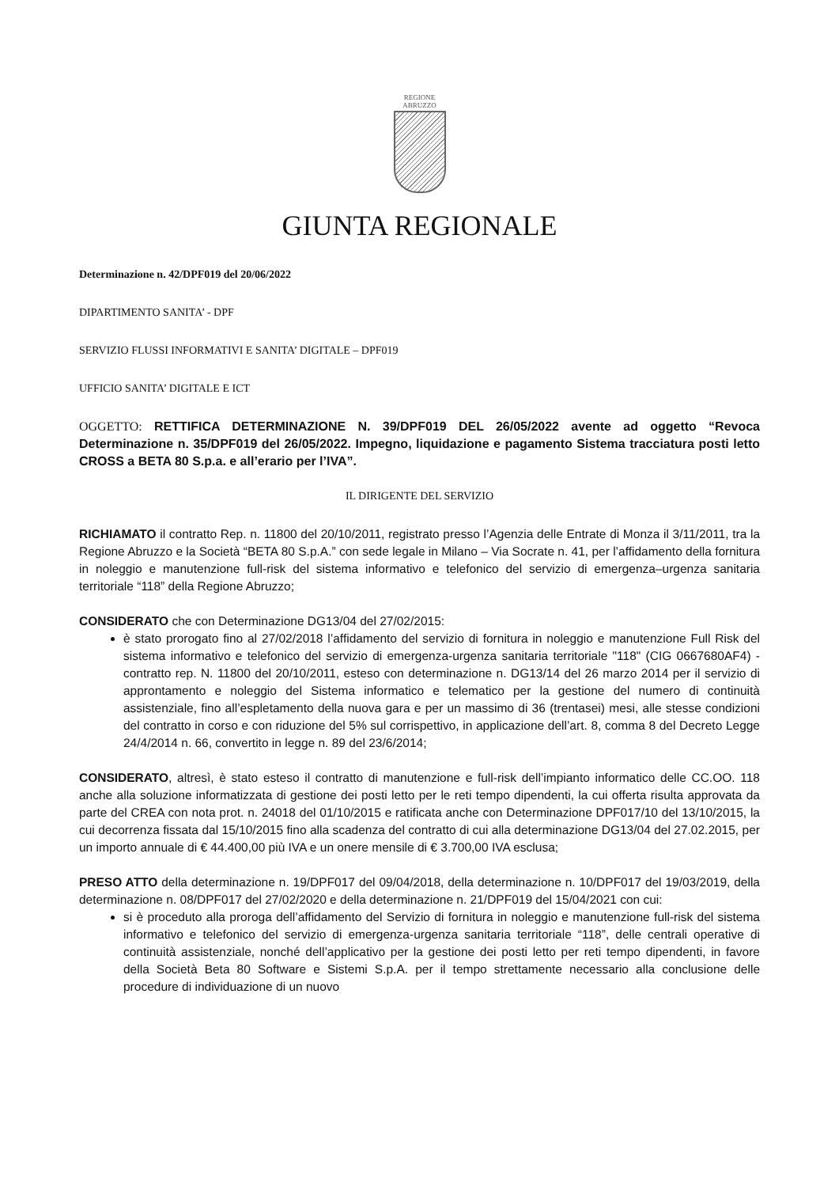REGIONE
ABRUZZO
GIUNTA REGIONALE
Determinazione n. 42/DPF019 del 20/06/2022
DIPARTIMENTO SANITA’ - DPF
SERVIZIO FLUSSI INFORMATIVI E SANITA’ DIGITALE – DPF019
UFFICIO SANITA’ DIGITALE E ICT
OGGETTO: RETTIFICA DETERMINAZIONE N. 39/DPF019 DEL 26/05/2022 avente ad oggetto “Revoca Determinazione n. 35/DPF019 del 26/05/2022. Impegno, liquidazione e pagamento Sistema tracciatura posti letto CROSS a BETA 80 S.p.a. e all’erario per l’IVA”.
IL DIRIGENTE DEL SERVIZIO
RICHIAMATO il contratto Rep. n. 11800 del 20/10/2011, registrato presso l’Agenzia delle Entrate di Monza il 3/11/2011, tra la Regione Abruzzo e la Società “BETA 80 S.p.A.” con sede legale in Milano – Via Socrate n. 41, per l’affidamento della fornitura in noleggio e manutenzione full-risk del sistema informativo e telefonico del servizio di emergenza–urgenza sanitaria territoriale “118” della Regione Abruzzo;
CONSIDERATO che con Determinazione DG13/04 del 27/02/2015:
è stato prorogato fino al 27/02/2018 l’affidamento del servizio di fornitura in noleggio e manutenzione Full Risk del sistema informativo e telefonico del servizio di emergenza-urgenza sanitaria territoriale "118" (CIG 0667680AF4) - contratto rep. N. 11800 del 20/10/2011, esteso con determinazione n. DG13/14 del 26 marzo 2014 per il servizio di approntamento e noleggio del Sistema informatico e telematico per la gestione del numero di continuità assistenziale, fino all’espletamento della nuova gara e per un massimo di 36 (trentasei) mesi, alle stesse condizioni del contratto in corso e con riduzione del 5% sul corrispettivo, in applicazione dell’art. 8, comma 8 del Decreto Legge 24/4/2014 n. 66, convertito in legge n. 89 del 23/6/2014;
CONSIDERATO, altresì, è stato esteso il contratto di manutenzione e full-risk dell’impianto informatico delle CC.OO. 118 anche alla soluzione informatizzata di gestione dei posti letto per le reti tempo dipendenti, la cui offerta risulta approvata da parte del CREA con nota prot. n. 24018 del 01/10/2015 e ratificata anche con Determinazione DPF017/10 del 13/10/2015, la cui decorrenza fissata dal 15/10/2015 fino alla scadenza del contratto di cui alla determinazione DG13/04 del 27.02.2015, per un importo annuale di € 44.400,00 più IVA e un onere mensile di € 3.700,00 IVA esclusa;
PRESO ATTO della determinazione n. 19/DPF017 del 09/04/2018, della determinazione n. 10/DPF017 del 19/03/2019, della determinazione n. 08/DPF017 del 27/02/2020 e della determinazione n. 21/DPF019 del 15/04/2021 con cui:
si è proceduto alla proroga dell’affidamento del Servizio di fornitura in noleggio e manutenzione full-risk del sistema informativo e telefonico del servizio di emergenza-urgenza sanitaria territoriale “118”, delle centrali operative di continuità assistenziale, nonché dell’applicativo per la gestione dei posti letto per reti tempo dipendenti, in favore della Società Beta 80 Software e Sistemi S.p.A. per il tempo strettamente necessario alla conclusione delle procedure di individuazione di un nuovo